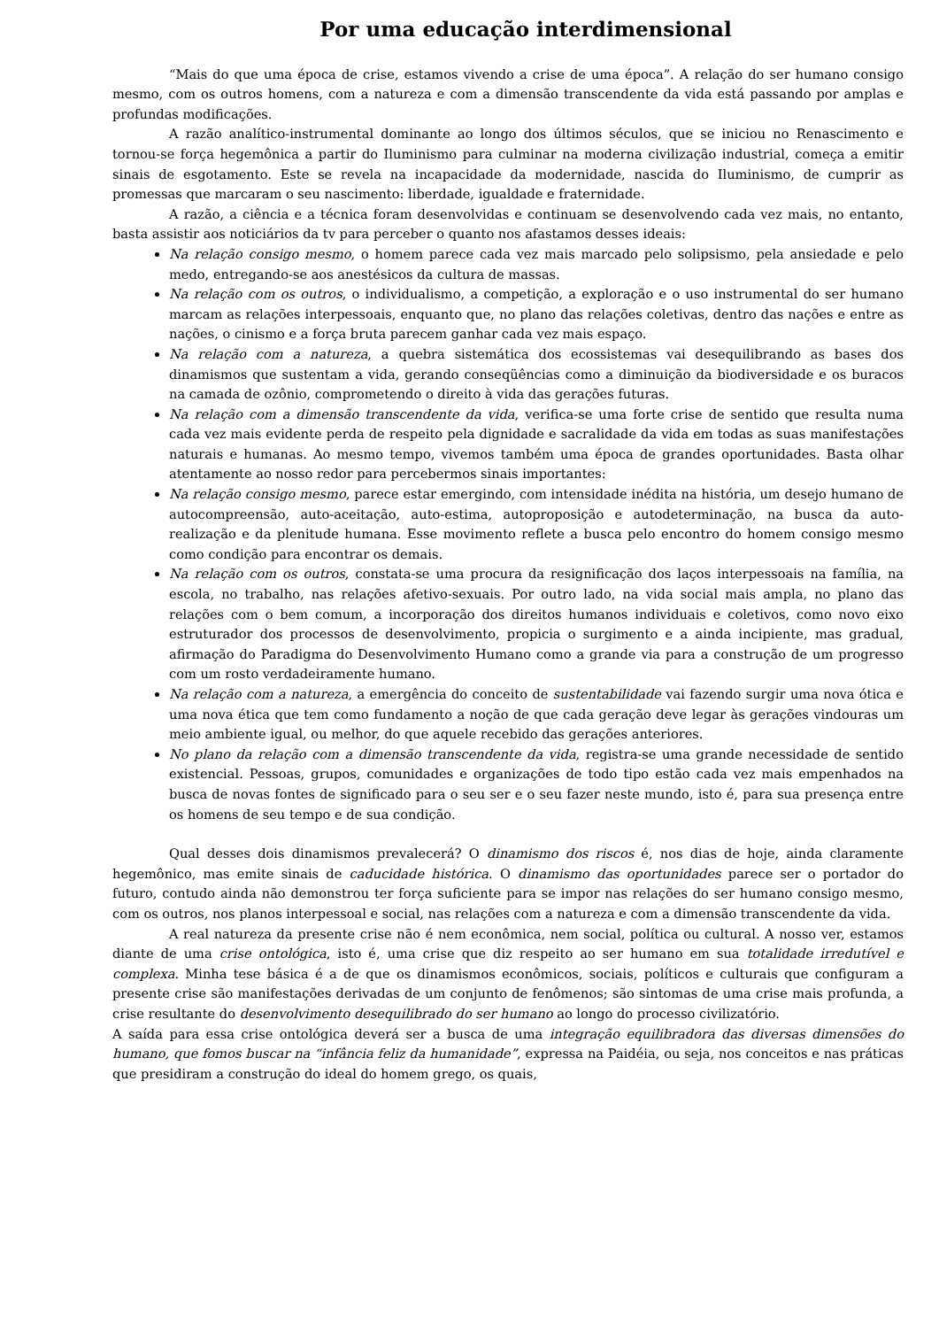Por uma educação interdimensional
“Mais do que uma época de crise, estamos vivendo a crise de uma época”. A relação do ser humano consigo mesmo, com os outros homens, com a natureza e com a dimensão transcendente da vida está passando por amplas e profundas modificações.
A razão analítico-instrumental dominante ao longo dos últimos séculos, que se iniciou no Renascimento e tornou-se força hegemônica a partir do Iluminismo para culminar na moderna civilização industrial, começa a emitir sinais de esgotamento. Este se revela na incapacidade da modernidade, nascida do Iluminismo, de cumprir as promessas que marcaram o seu nascimento: liberdade, igualdade e fraternidade.
A razão, a ciência e a técnica foram desenvolvidas e continuam se desenvolvendo cada vez mais, no entanto, basta assistir aos noticiários da tv para perceber o quanto nos afastamos desses ideais:
Na relação consigo mesmo, o homem parece cada vez mais marcado pelo solipsismo, pela ansiedade e pelo medo, entregando-se aos anestésicos da cultura de massas.
Na relação com os outros, o individualismo, a competição, a exploração e o uso instrumental do ser humano marcam as relações interpessoais, enquanto que, no plano das relações coletivas, dentro das nações e entre as nações, o cinismo e a força bruta parecem ganhar cada vez mais espaço.
Na relação com a natureza, a quebra sistemática dos ecossistemas vai desequilibrando as bases dos dinamismos que sustentam a vida, gerando conseqüências como a diminuição da biodiversidade e os buracos na camada de ozônio, comprometendo o direito à vida das gerações futuras.
Na relação com a dimensão transcendente da vida, verifica-se uma forte crise de sentido que resulta numa cada vez mais evidente perda de respeito pela dignidade e sacralidade da vida em todas as suas manifestações naturais e humanas. Ao mesmo tempo, vivemos também uma época de grandes oportunidades. Basta olhar atentamente ao nosso redor para percebermos sinais importantes:
Na relação consigo mesmo, parece estar emergindo, com intensidade inédita na história, um desejo humano de autocompreensão, auto-aceitação, auto-estima, autoproposição e autodeterminação, na busca da auto-realização e da plenitude humana. Esse movimento reflete a busca pelo encontro do homem consigo mesmo como condição para encontrar os demais.
Na relação com os outros, constata-se uma procura da resignificação dos laços interpessoais na família, na escola, no trabalho, nas relações afetivo-sexuais. Por outro lado, na vida social mais ampla, no plano das relações com o bem comum, a incorporação dos direitos humanos individuais e coletivos, como novo eixo estruturador dos processos de desenvolvimento, propicia o surgimento e a ainda incipiente, mas gradual, afirmação do Paradigma do Desenvolvimento Humano como a grande via para a construção de um progresso com um rosto verdadeiramente humano.
Na relação com a natureza, a emergência do conceito de sustentabilidade vai fazendo surgir uma nova ótica e uma nova ética que tem como fundamento a noção de que cada geração deve legar às gerações vindouras um meio ambiente igual, ou melhor, do que aquele recebido das gerações anteriores.
No plano da relação com a dimensão transcendente da vida, registra-se uma grande necessidade de sentido existencial. Pessoas, grupos, comunidades e organizações de todo tipo estão cada vez mais empenhados na busca de novas fontes de significado para o seu ser e o seu fazer neste mundo, isto é, para sua presença entre os homens de seu tempo e de sua condição.
Qual desses dois dinamismos prevalecerá? O dinamismo dos riscos é, nos dias de hoje, ainda claramente hegemônico, mas emite sinais de caducidade histórica. O dinamismo das oportunidades parece ser o portador do futuro, contudo ainda não demonstrou ter força suficiente para se impor nas relações do ser humano consigo mesmo, com os outros, nos planos interpessoal e social, nas relações com a natureza e com a dimensão transcendente da vida.
A real natureza da presente crise não é nem econômica, nem social, política ou cultural. A nosso ver, estamos diante de uma crise ontológica, isto é, uma crise que diz respeito ao ser humano em sua totalidade irredutível e complexa. Minha tese básica é a de que os dinamismos econômicos, sociais, políticos e culturais que configuram a presente crise são manifestações derivadas de um conjunto de fenômenos; são sintomas de uma crise mais profunda, a crise resultante do desenvolvimento desequilibrado do ser humano ao longo do processo civilizatório.
A saída para essa crise ontológica deverá ser a busca de uma integração equilibradora das diversas dimensões do humano, que fomos buscar na “infância feliz da humanidade”, expressa na Paidéia, ou seja, nos conceitos e nas práticas que presidiram a construção do ideal do homem grego, os quais,